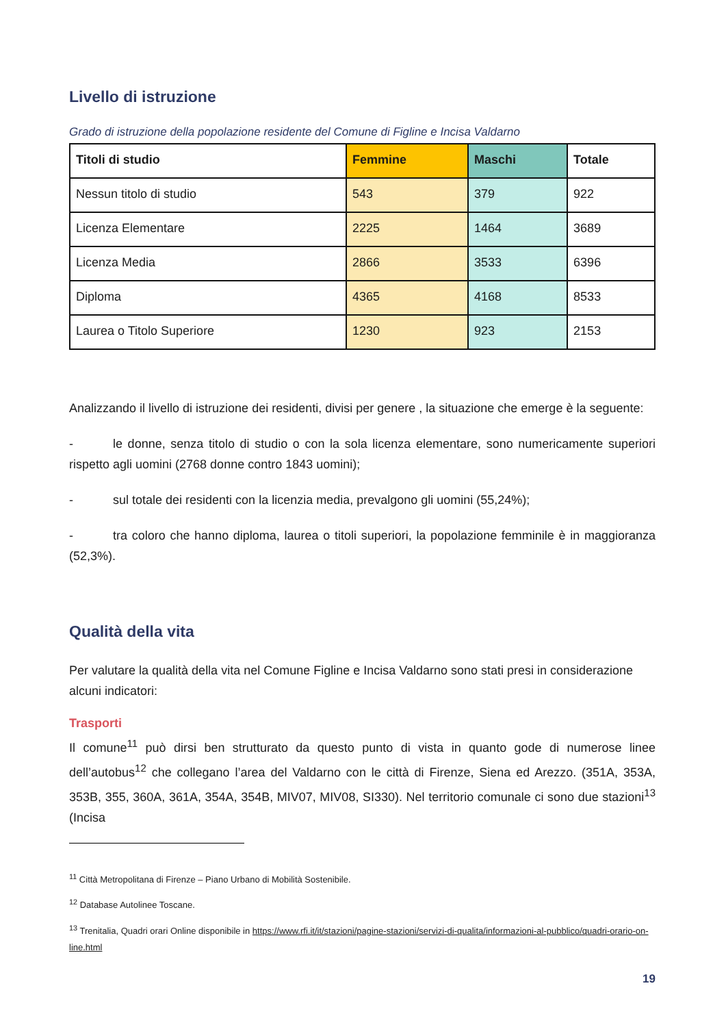Livello di istruzione
Grado di istruzione della popolazione residente del Comune di Figline e Incisa Valdarno
| Titoli di studio | Femmine | Maschi | Totale |
| --- | --- | --- | --- |
| Nessun titolo di studio | 543 | 379 | 922 |
| Licenza Elementare | 2225 | 1464 | 3689 |
| Licenza Media | 2866 | 3533 | 6396 |
| Diploma | 4365 | 4168 | 8533 |
| Laurea o Titolo Superiore | 1230 | 923 | 2153 |
Analizzando il livello di istruzione dei residenti, divisi per genere , la situazione che emerge è la seguente:
- le donne, senza titolo di studio o con la sola licenza elementare, sono numericamente superiori rispetto agli uomini (2768 donne contro 1843 uomini);
- sul totale dei residenti con la licenzia media, prevalgono gli uomini (55,24%);
- tra coloro che hanno diploma, laurea o titoli superiori, la popolazione femminile è in maggioranza (52,3%).
Qualità della vita
Per valutare la qualità della vita nel Comune Figline e Incisa Valdarno sono stati presi in considerazione alcuni indicatori:
Trasporti
Il comune<sup>11</sup> può dirsi ben strutturato da questo punto di vista in quanto gode di numerose linee dell’autobus<sup>12</sup> che collegano l’area del Valdarno con le città di Firenze, Siena ed Arezzo. (351A, 353A, 353B, 355, 360A, 361A, 354A, 354B, MIV07, MIV08, SI330). Nel territorio comunale ci sono due stazioni<sup>13</sup> (Incisa
<sup>11</sup> Città Metropolitana di Firenze – Piano Urbano di Mobilità Sostenibile.
<sup>12</sup> Database Autolinee Toscane.
<sup>13</sup> Trenitalia, Quadri orari Online disponibile in https://www.rfi.it/it/stazioni/pagine-stazioni/servizi-di-qualita/informazioni-al-pubblico/quadri-orario-on-line.html
19